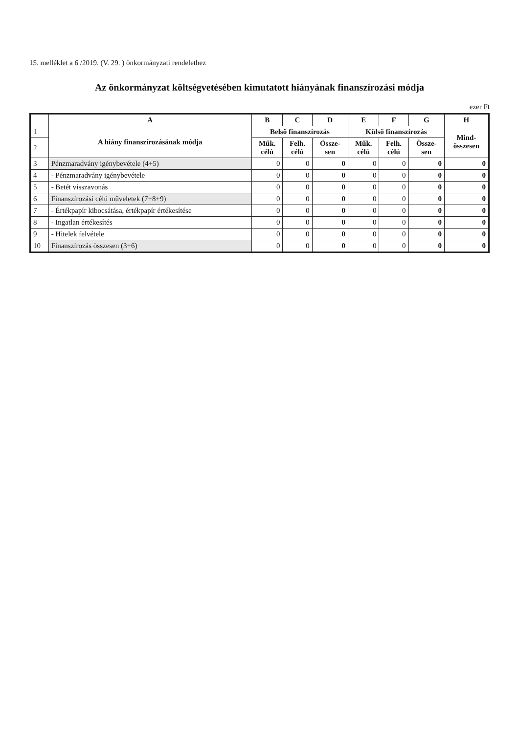15. melléklet a 6 /2019. (V. 29. ) önkormányzati rendelethez
Az önkormányzat költségvetésében kimutatott hiányának finanszírozási módja
ezer Ft
| | A | B | C | D | E | F | G | H |
| --- | --- | --- | --- | --- | --- | --- | --- | --- |
| 1 | A hiány finanszírozásának módja | Belső finanszírozás | | | Külső finanszírozás | | | Mind- összesen |
| 2 | | Műk. célú | Felh. célú | Össze- sen | Műk. célú | Felh. célú | Össze- sen | |
| 3 | Pénzmaradvány igénybevétele (4+5) | 0 | 0 | 0 | 0 | 0 | 0 | 0 |
| 4 | - Pénzmaradvány igénybevétele | 0 | 0 | 0 | 0 | 0 | 0 | 0 |
| 5 | - Betét visszavonás | 0 | 0 | 0 | 0 | 0 | 0 | 0 |
| 6 | Finanszírozási célú műveletek (7+8+9) | 0 | 0 | 0 | 0 | 0 | 0 | 0 |
| 7 | - Értékpapír kibocsátása, értékpapír értékesítése | 0 | 0 | 0 | 0 | 0 | 0 | 0 |
| 8 | - Ingatlan értékesítés | 0 | 0 | 0 | 0 | 0 | 0 | 0 |
| 9 | - Hitelek felvétele | 0 | 0 | 0 | 0 | 0 | 0 | 0 |
| 10 | Finanszírozás összesen (3+6) | 0 | 0 | 0 | 0 | 0 | 0 | 0 |